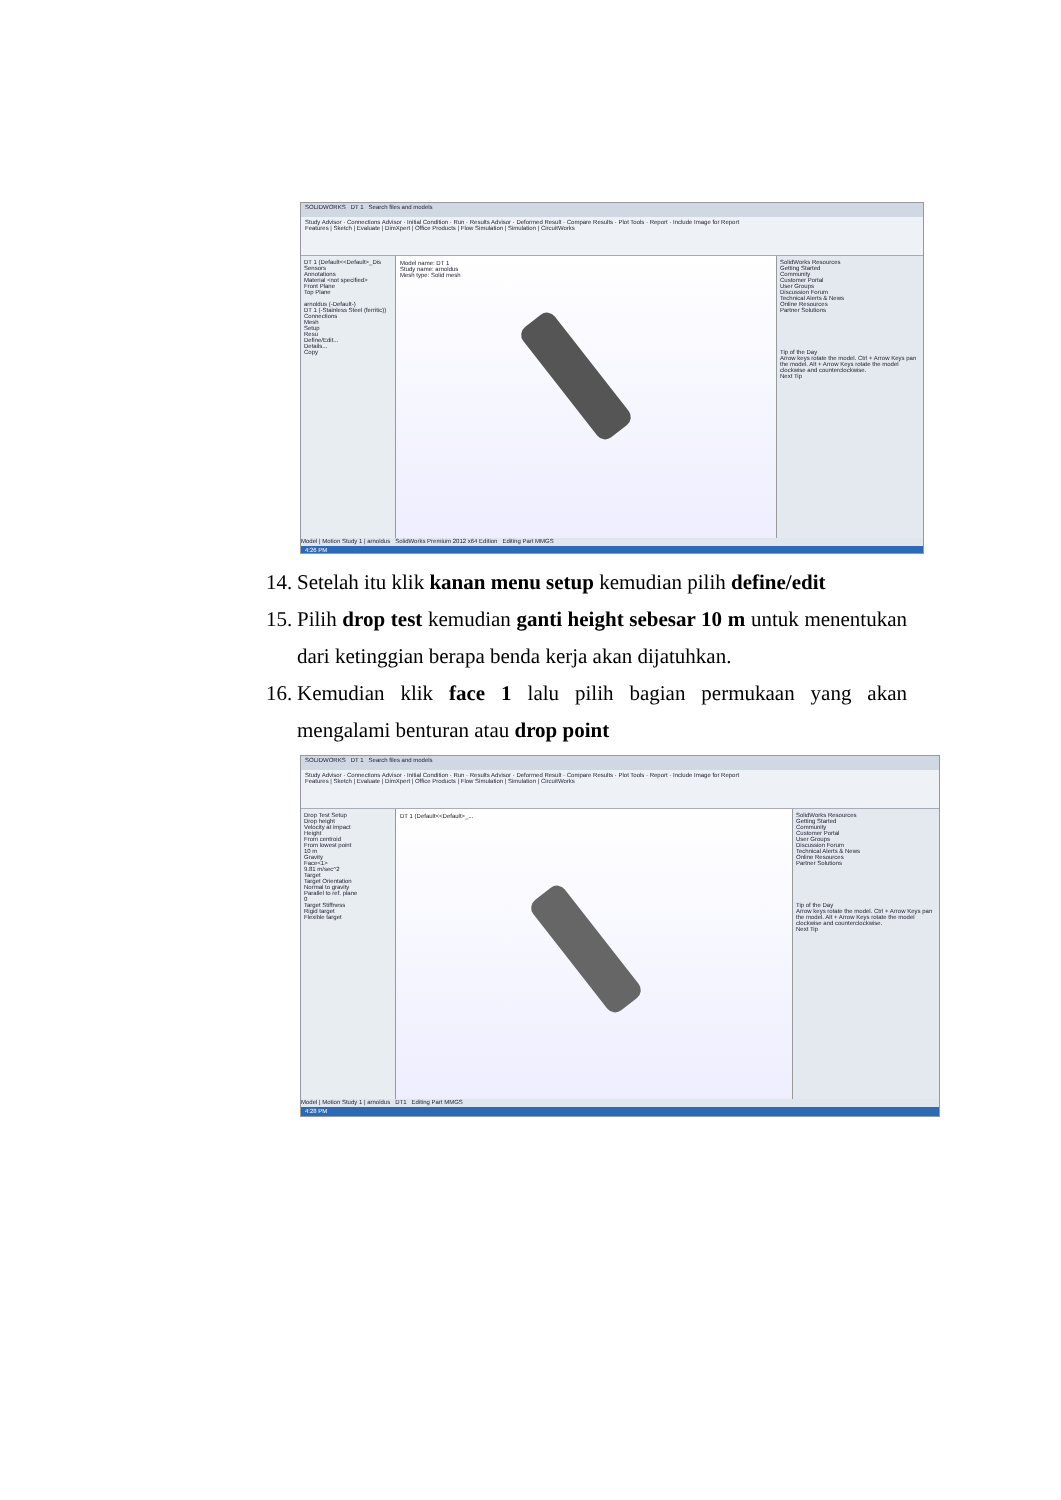SOLIDWORKS DT 1 Search files and models
Study Advisor · Connections Advisor · Initial Condition · Run · Results Advisor · Deformed Result · Compare Results · Plot Tools · Report · Include Image for Report
Features | Sketch | Evaluate | DimXpert | Office Products | Flow Simulation | Simulation | CircuitWorks
DT 1 (Default<<Default>_Dis
Sensors
Annotations
Material <not specified>
Front Plane
Top Plane
arnoldus (-Default-)
DT 1 (-Stainless Steel (ferritic))
Connections
Mesh
Setup
Resu
Define/Edit...
Details...
Copy
Model name: DT 1
Study name: arnoldus
Mesh type: Solid mesh
SolidWorks Resources
Getting Started
Community
Customer Portal
User Groups
Discussion Forum
Technical Alerts & News
Online Resources
Partner Solutions
Tip of the Day
Arrow keys rotate the model. Ctrl + Arrow Keys pan the model. Alt + Arrow Keys rotate the model clockwise and counterclockwise.
Next Tip
Model | Motion Study 1 | arnoldus SolidWorks Premium 2012 x64 Edition Editing Part MMGS
4:26 PM
14. Setelah itu klik kanan menu setup kemudian pilih define/edit
15. Pilih drop test kemudian ganti height sebesar 10 m untuk menentukan dari ketinggian berapa benda kerja akan dijatuhkan.
16. Kemudian klik face 1 lalu pilih bagian permukaan yang akan mengalami benturan atau drop point
SOLIDWORKS DT 1 Search files and models
Study Advisor · Connections Advisor · Initial Condition · Run · Results Advisor · Deformed Result · Compare Results · Plot Tools · Report · Include Image for Report
Features | Sketch | Evaluate | DimXpert | Office Products | Flow Simulation | Simulation | CircuitWorks
Drop Test Setup
Drop height
Velocity at impact
Height
From centroid
From lowest point
10 m
Gravity
Face<1>
9.81 m/sec^2
Target
Target Orientation
Normal to gravity
Parallel to ref. plane
0
Target Stiffness
Rigid target
Flexible target
DT 1 (Default<<Default>_... SolidWorks Resources
Getting Started
Community
Customer Portal
User Groups
Discussion Forum
Technical Alerts & News
Online Resources
Partner Solutions
Tip of the Day
Arrow keys rotate the model. Ctrl + Arrow Keys pan the model. Alt + Arrow Keys rotate the model clockwise and counterclockwise.
Next Tip
Model | Motion Study 1 | arnoldus DT1 Editing Part MMGS
4:28 PM